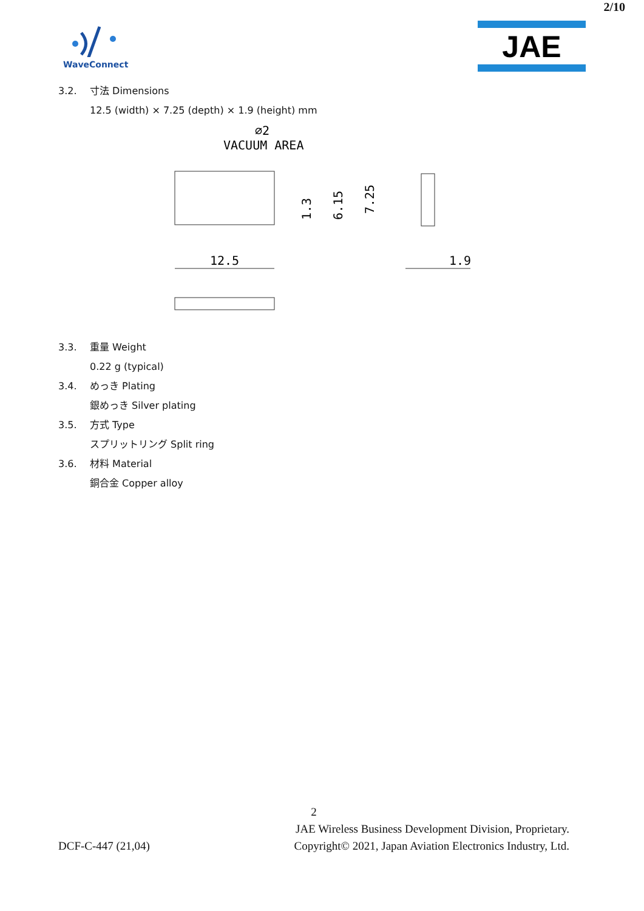2/10
WaveConnect
JAE
3.2. 寸法 Dimensions
12.5 (width) × 7.25 (depth) × 1.9 (height) mm
⌀2
VACUUM AREA
12.5
1.3
6.15
7.25
1.9
3.3. 重量 Weight
0.22 g (typical)
3.4. めっき Plating
銀めっき Silver plating
3.5. 方式 Type
スプリットリング Split ring
3.6. 材料 Material
銅合金 Copper alloy
2
JAE Wireless Business Development Division, Proprietary.
DCF-C-447 (21,04) Copyright© 2021, Japan Aviation Electronics Industry, Ltd.